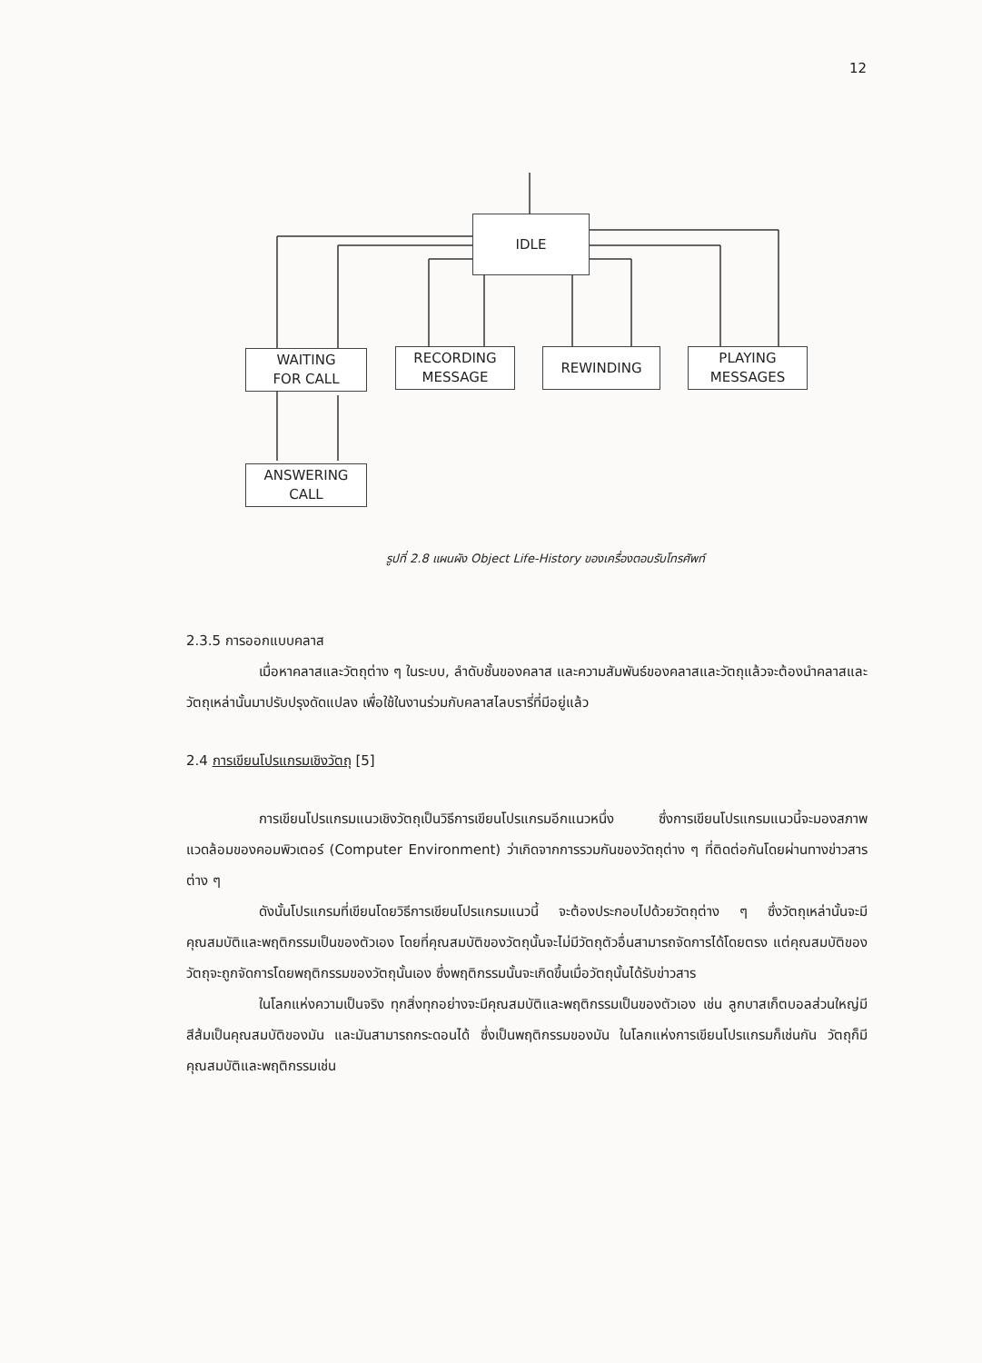12
IDLE
WAITING
FOR CALL
RECORDING
MESSAGE
REWINDING
PLAYING
MESSAGES
ANSWERING
CALL
รูปที่ 2.8 แผนผัง Object Life-History ของเครื่องตอบรับโทรศัพท์
2.3.5 การออกแบบคลาส
เมื่อหาคลาสและวัตถุต่าง ๆ ในระบบ, ลำดับชั้นของคลาส และความสัมพันธ์ของคลาสและวัตถุแล้วจะต้องนำคลาสและวัตถุเหล่านั้นมาปรับปรุงดัดแปลง เพื่อใช้ในงานร่วมกับคลาสไลบรารี่ที่มีอยู่แล้ว
2.4 การเขียนโปรแกรมเชิงวัตถุ [5]
การเขียนโปรแกรมแนวเชิงวัตถุเป็นวิธีการเขียนโปรแกรมอีกแนวหนึ่ง ซึ่งการเขียนโปรแกรมแนวนี้จะมองสภาพแวดล้อมของคอมพิวเตอร์ (Computer Environment) ว่าเกิดจากการรวมกันของวัตถุต่าง ๆ ที่ติดต่อกันโดยผ่านทางข่าวสารต่าง ๆ
ดังนั้นโปรแกรมที่เขียนโดยวิธีการเขียนโปรแกรมแนวนี้ จะต้องประกอบไปด้วยวัตถุต่าง ๆ ซึ่งวัตถุเหล่านั้นจะมีคุณสมบัติและพฤติกรรมเป็นของตัวเอง โดยที่คุณสมบัติของวัตถุนั้นจะไม่มีวัตถุตัวอื่นสามารถจัดการได้โดยตรง แต่คุณสมบัติของวัตถุจะถูกจัดการโดยพฤติกรรมของวัตถุนั้นเอง ซึ่งพฤติกรรมนั้นจะเกิดขึ้นเมื่อวัตถุนั้นได้รับข่าวสาร
ในโลกแห่งความเป็นจริง ทุกสิ่งทุกอย่างจะมีคุณสมบัติและพฤติกรรมเป็นของตัวเอง เช่น ลูกบาสเก็ตบอลส่วนใหญ่มีสีส้มเป็นคุณสมบัติของมัน และมันสามารถกระดอนได้ ซึ่งเป็นพฤติกรรมของมัน ในโลกแห่งการเขียนโปรแกรมก็เช่นกัน วัตถุก็มีคุณสมบัติและพฤติกรรมเช่น